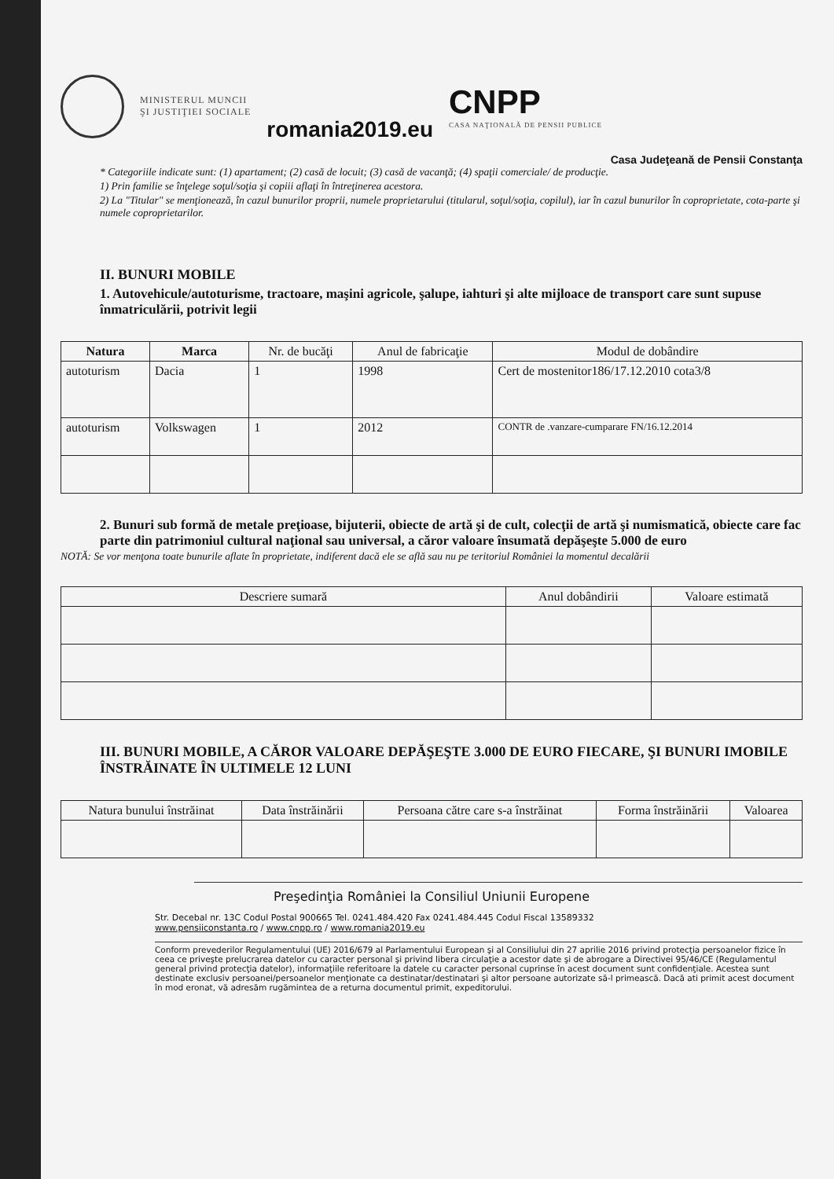MINISTERUL MUNCII
ŞI JUSTIŢIEI SOCIALE
romania2019.eu
CNPP
CASA NAŢIONALĂ DE PENSII PUBLICE
Casa Judeţeană de Pensii Constanţa
* Categoriile indicate sunt: (1) apartament; (2) casă de locuit; (3) casă de vacanţă; (4) spaţii comerciale/ de producţie.
1) Prin familie se înţelege soţul/soţia şi copiii aflaţi în întreţinerea acestora.
2) La "Titular" se menţionează, în cazul bunurilor proprii, numele proprietarului (titularul, soţul/soţia, copilul), iar în cazul bunurilor în coproprietate, cota-parte şi numele coproprietarilor.
II. BUNURI MOBILE
1. Autovehicule/autoturisme, tractoare, maşini agricole, şalupe, iahturi şi alte mijloace de transport care sunt supuse înmatriculării, potrivit legii
| Natura | Marca | Nr. de bucăţi | Anul de fabricaţie | Modul de dobândire |
| --- | --- | --- | --- | --- |
| autoturism | Dacia | 1 | 1998 | Cert de mostenitor186/17.12.2010 cota3/8 |
| autoturism | Volkswagen | 1 | 2012 | CONTR de .vanzare-cumparare FN/16.12.2014 |
2. Bunuri sub formă de metale preţioase, bijuterii, obiecte de artă şi de cult, colecţii de artă şi numismatică, obiecte care fac parte din patrimoniul cultural naţional sau universal, a căror valoare însumată depăşeşte 5.000 de euro
NOTĂ: Se vor menţona toate bunurile aflate în proprietate, indiferent dacă ele se află sau nu pe teritoriul României la momentul decalării
| Descriere sumară | Anul dobândirii | Valoare estimată |
| --- | --- | --- |
III. BUNURI MOBILE, A CĂROR VALOARE DEPĂŞEŞTE 3.000 DE EURO FIECARE, ŞI BUNURI IMOBILE ÎNSTRĂINATE ÎN ULTIMELE 12 LUNI
| Natura bunului înstrăinat | Data înstrăinării | Persoana către care s-a înstrăinat | Forma înstrăinării | Valoarea |
| --- | --- | --- | --- | --- |
Preşedinţia României la Consiliul Uniunii Europene
Str. Decebal nr. 13C Codul Postal 900665 Tel. 0241.484.420 Fax 0241.484.445 Codul Fiscal 13589332
www.pensiiconstanta.ro / www.cnpp.ro / www.romania2019.eu
Conform prevederilor Regulamentului (UE) 2016/679 al Parlamentului European şi al Consiliului din 27 aprilie 2016 privind protecţia persoanelor fizice în ceea ce priveşte prelucrarea datelor cu caracter personal şi privind libera circulaţie a acestor date şi de abrogare a Directivei 95/46/CE (Regulamentul general privind protecţia datelor), informaţiile referitoare la datele cu caracter personal cuprinse în acest document sunt confidenţiale. Acestea sunt destinate exclusiv persoanei/persoanelor menţionate ca destinatar/destinatari şi altor persoane autorizate să-l primească. Dacă ati primit acest document în mod eronat, vă adresăm rugămintea de a returna documentul primit, expeditorului.